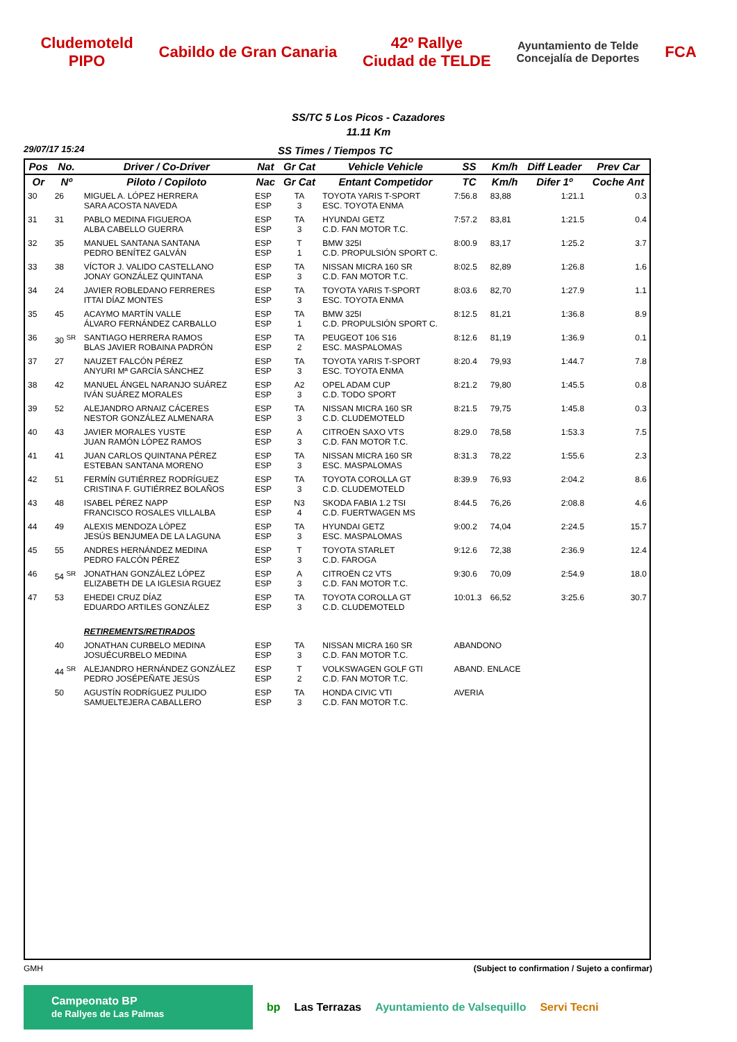Cludemoteld
PIPO
Cabildo de Gran Canaria
42º Rallye
Ciudad de TELDE
Ayuntamiento de Telde
Concejalía de Deportes
FCA
SS/TC 5 Los Picos - Cazadores
11.11 Km
29/07/17 15:24 SS Times / Tiempos TC
| Pos | No. | Driver / Co-Driver | Nat | Gr Cat | Vehicle Vehicle | SS | Km/h | Diff Leader | Prev Car |
| --- | --- | --- | --- | --- | --- | --- | --- | --- | --- |
| Or | Nº | Piloto / Copiloto | Nac | Gr Cat | Entant Competidor | TC | Km/h | Difer 1º | Coche Ant |
| 30 | 26 | MIGUEL A. LÓPEZ HERRERA SARA ACOSTA NAVEDA | ESP ESP | TA 3 | TOYOTA YARIS T-SPORT ESC. TOYOTA ENMA | 7:56.8 | 83,88 | 1:21.1 | 0.3 |
| 31 | 31 | PABLO MEDINA FIGUEROA ALBA CABELLO GUERRA | ESP ESP | TA 3 | HYUNDAI GETZ C.D. FAN MOTOR T.C. | 7:57.2 | 83,81 | 1:21.5 | 0.4 |
| 32 | 35 | MANUEL SANTANA SANTANA PEDRO BENÍTEZ GALVÁN | ESP ESP | T 1 | BMW 325I C.D. PROPULSIÓN SPORT C. | 8:00.9 | 83,17 | 1:25.2 | 3.7 |
| 33 | 38 | VÍCTOR J. VALIDO CASTELLANO JONAY GONZÁLEZ QUINTANA | ESP ESP | TA 3 | NISSAN MICRA 160 SR C.D. FAN MOTOR T.C. | 8:02.5 | 82,89 | 1:26.8 | 1.6 |
| 34 | 24 | JAVIER ROBLEDANO FERRERES ITTAI DÍAZ MONTES | ESP ESP | TA 3 | TOYOTA YARIS T-SPORT ESC. TOYOTA ENMA | 8:03.6 | 82,70 | 1:27.9 | 1.1 |
| 35 | 45 | ACAYMO MARTÍN VALLE ÁLVARO FERNÁNDEZ CARBALLO | ESP ESP | TA 1 | BMW 325I C.D. PROPULSIÓN SPORT C. | 8:12.5 | 81,21 | 1:36.8 | 8.9 |
| 36 | 30 <sup>SR</sup> | SANTIAGO HERRERA RAMOS BLAS JAVIER ROBAINA PADRÓN | ESP ESP | TA 2 | PEUGEOT 106 S16 ESC. MASPALOMAS | 8:12.6 | 81,19 | 1:36.9 | 0.1 |
| 37 | 27 | NAUZET FALCÓN PÉREZ ANYURI Mª GARCÍA SÁNCHEZ | ESP ESP | TA 3 | TOYOTA YARIS T-SPORT ESC. TOYOTA ENMA | 8:20.4 | 79,93 | 1:44.7 | 7.8 |
| 38 | 42 | MANUEL ÁNGEL NARANJO SUÁREZ IVÁN SUÁREZ MORALES | ESP ESP | A2 3 | OPEL ADAM CUP C.D. TODO SPORT | 8:21.2 | 79,80 | 1:45.5 | 0.8 |
| 39 | 52 | ALEJANDRO ARNAIZ CÁCERES NESTOR GONZÁLEZ ALMENARA | ESP ESP | TA 3 | NISSAN MICRA 160 SR C.D. CLUDEMOTELD | 8:21.5 | 79,75 | 1:45.8 | 0.3 |
| 40 | 43 | JAVIER MORALES YUSTE JUAN RAMÓN LÓPEZ RAMOS | ESP ESP | A 3 | CITROËN SAXO VTS C.D. FAN MOTOR T.C. | 8:29.0 | 78,58 | 1:53.3 | 7.5 |
| 41 | 41 | JUAN CARLOS QUINTANA PÉREZ ESTEBAN SANTANA MORENO | ESP ESP | TA 3 | NISSAN MICRA 160 SR ESC. MASPALOMAS | 8:31.3 | 78,22 | 1:55.6 | 2.3 |
| 42 | 51 | FERMÍN GUTIÉRREZ RODRÍGUEZ CRISTINA F. GUTIÉRREZ BOLAÑOS | ESP ESP | TA 3 | TOYOTA COROLLA GT C.D. CLUDEMOTELD | 8:39.9 | 76,93 | 2:04.2 | 8.6 |
| 43 | 48 | ISABEL PÉREZ NAPP FRANCISCO ROSALES VILLALBA | ESP ESP | N3 4 | SKODA FABIA 1.2 TSI C.D. FUERTWAGEN MS | 8:44.5 | 76,26 | 2:08.8 | 4.6 |
| 44 | 49 | ALEXIS MENDOZA LÓPEZ JESÚS BENJUMEA DE LA LAGUNA | ESP ESP | TA 3 | HYUNDAI GETZ ESC. MASPALOMAS | 9:00.2 | 74,04 | 2:24.5 | 15.7 |
| 45 | 55 | ANDRES HERNÁNDEZ MEDINA PEDRO FALCÓN PÉREZ | ESP ESP | T 3 | TOYOTA STARLET C.D. FAROGA | 9:12.6 | 72,38 | 2:36.9 | 12.4 |
| 46 | 54 <sup>SR</sup> | JONATHAN GONZÁLEZ LÓPEZ ELIZABETH DE LA IGLESIA RGUEZ | ESP ESP | A 3 | CITROËN C2 VTS C.D. FAN MOTOR T.C. | 9:30.6 | 70,09 | 2:54.9 | 18.0 |
| 47 | 53 | EHEDEI CRUZ DÍAZ EDUARDO ARTILES GONZÁLEZ | ESP ESP | TA 3 | TOYOTA COROLLA GT C.D. CLUDEMOTELD | 10:01.3 | 66,52 | 3:25.6 | 30.7 |
| | | RETIREMENTS/RETIRADOS | | | | | | | |
| | 40 | JONATHAN CURBELO MEDINA JOSUÉCURBELO MEDINA | ESP ESP | TA 3 | NISSAN MICRA 160 SR C.D. FAN MOTOR T.C. | ABANDONO | | | |
| | 44 <sup>SR</sup> | ALEJANDRO HERNÁNDEZ GONZÁLEZ PEDRO JOSÉPEÑATE JESÚS | ESP ESP | T 2 | VOLKSWAGEN GOLF GTI C.D. FAN MOTOR T.C. | ABAND. ENLACE | | | |
| | 50 | AGUSTÍN RODRÍGUEZ PULIDO SAMUELTEJERA CABALLERO | ESP ESP | TA 3 | HONDA CIVIC VTI C.D. FAN MOTOR T.C. | AVERIA | | | |
GMH (Subject to confirmation / Sujeto a confirmar)
Campeonato BP
de Rallyes de Las Palmas
bp Las Terrazas Ayuntamiento de Valsequillo Servi Tecni